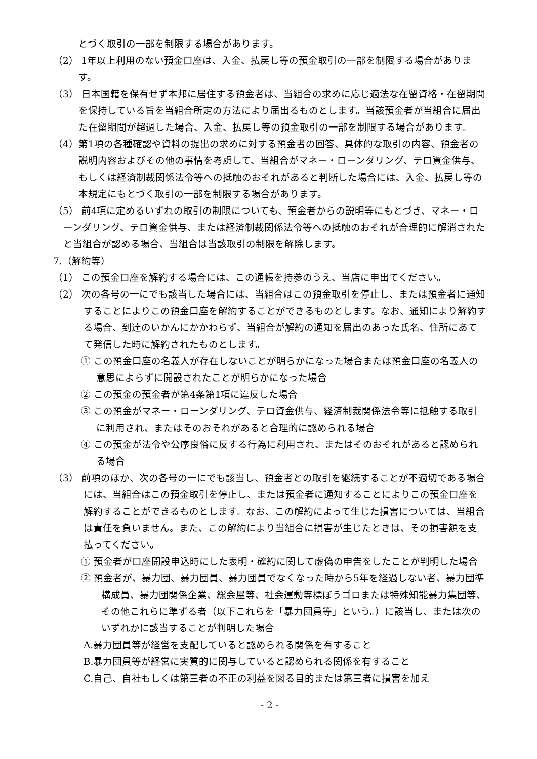とづく取引の一部を制限する場合があります。
（2） 1年以上利用のない預金口座は、入金、払戻し等の預金取引の一部を制限する場合があります。
（3） 日本国籍を保有せず本邦に居住する預金者は、当組合の求めに応じ適法な在留資格・在留期間を保持している旨を当組合所定の方法により届出るものとします。当該預金者が当組合に届出た在留期間が超過した場合、入金、払戻し等の預金取引の一部を制限する場合があります。
（4）第1項の各種確認や資料の提出の求めに対する預金者の回答、具体的な取引の内容、預金者の説明内容およびその他の事情を考慮して、当組合がマネー・ローンダリング、テロ資金供与、もしくは経済制裁関係法令等への抵触のおそれがあると判断した場合には、入金、払戻し等の本規定にもとづく取引の一部を制限する場合があります。
（5） 前4項に定めるいずれの取引の制限についても、預金者からの説明等にもとづき、マネー・ローンダリング、テロ資金供与、または経済制裁関係法令等への抵触のおそれが合理的に解消されたと当組合が認める場合、当組合は当該取引の制限を解除します。
7.（解約等）
（1） この預金口座を解約する場合には、この通帳を持参のうえ、当店に申出てください。
（2） 次の各号の一にでも該当した場合には、当組合はこの預金取引を停止し、または預金者に通知することによりこの預金口座を解約することができるものとします。なお、通知により解約する場合、到達のいかんにかかわらず、当組合が解約の通知を届出のあった氏名、住所にあてて発信した時に解約されたものとします。
① この預金口座の名義人が存在しないことが明らかになった場合または預金口座の名義人の意思によらずに開設されたことが明らかになった場合
② この預金の預金者が第4条第1項に違反した場合
③ この預金がマネー・ローンダリング、テロ資金供与、経済制裁関係法令等に抵触する取引に利用され、またはそのおそれがあると合理的に認められる場合
④ この預金が法令や公序良俗に反する行為に利用され、またはそのおそれがあると認められる場合
（3） 前項のほか、次の各号の一にでも該当し、預金者との取引を継続することが不適切である場合には、当組合はこの預金取引を停止し、または預金者に通知することによりこの預金口座を解約することができるものとします。なお、この解約によって生じた損害については、当組合は責任を負いません。また、この解約により当組合に損害が生じたときは、その損害額を支払ってください。
① 預金者が口座開設申込時にした表明・確約に関して虚偽の申告をしたことが判明した場合
② 預金者が、暴力団、暴力団員、暴力団員でなくなった時から5年を経過しない者、暴力団準構成員、暴力団関係企業、総会屋等、社会運動等標ぼうゴロまたは特殊知能暴力集団等、その他これらに準ずる者（以下これらを「暴力団員等」という。）に該当し、または次のいずれかに該当することが判明した場合
A.暴力団員等が経営を支配していると認められる関係を有すること
B.暴力団員等が経営に実質的に関与していると認められる関係を有すること
C.自己、自社もしくは第三者の不正の利益を図る目的または第三者に損害を加え
- 2 -